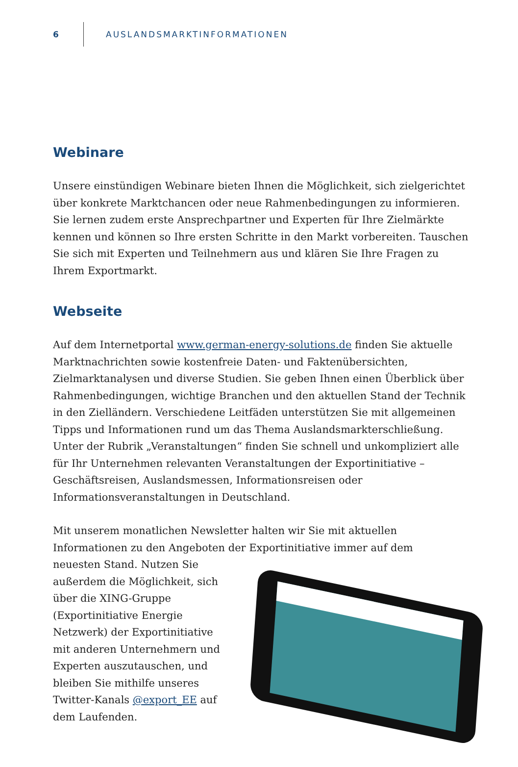6
AUSLANDSMARKTINFORMATIONEN
Webinare
Unsere einstündigen Webinare bieten Ihnen die Möglichkeit, sich zielgerichtet über konkrete Marktchancen oder neue Rahmenbedingungen zu informieren. Sie lernen zudem erste Ansprechpartner und Experten für Ihre Zielmärkte kennen und können so Ihre ersten Schritte in den Markt vorbereiten. Tauschen Sie sich mit Experten und Teilnehmern aus und klären Sie Ihre Fragen zu Ihrem Exportmarkt.
Webseite
Auf dem Internetportal www.german-energy-solutions.de finden Sie aktuelle Marktnachrichten sowie kostenfreie Daten- und Faktenübersichten, Zielmarktanalysen und diverse Studien. Sie geben Ihnen einen Überblick über Rahmenbedingungen, wichtige Branchen und den aktuellen Stand der Technik in den Zielländern. Verschiedene Leitfäden unterstützen Sie mit allgemeinen Tipps und Informationen rund um das Thema Auslandsmarkterschließung. Unter der Rubrik „Veranstaltungen“ finden Sie schnell und unkompliziert alle für Ihr Unternehmen relevanten Veranstaltungen der Exportinitiative – Geschäftsreisen, Auslandsmessen, Informationsreisen oder Informationsveranstaltungen in Deutschland.
Mit unserem monatlichen Newsletter halten wir Sie mit aktuellen Informationen zu den Angeboten der Exportinitiative immer auf dem
neuesten Stand. Nutzen Sie außerdem die Möglichkeit, sich über die XING-Gruppe (Exportinitiative Energie Netzwerk) der Exportinitiative mit anderen Unternehmern und Experten auszutauschen, und bleiben Sie mithilfe unseres Twitter-Kanals @export_EE auf dem Laufenden.